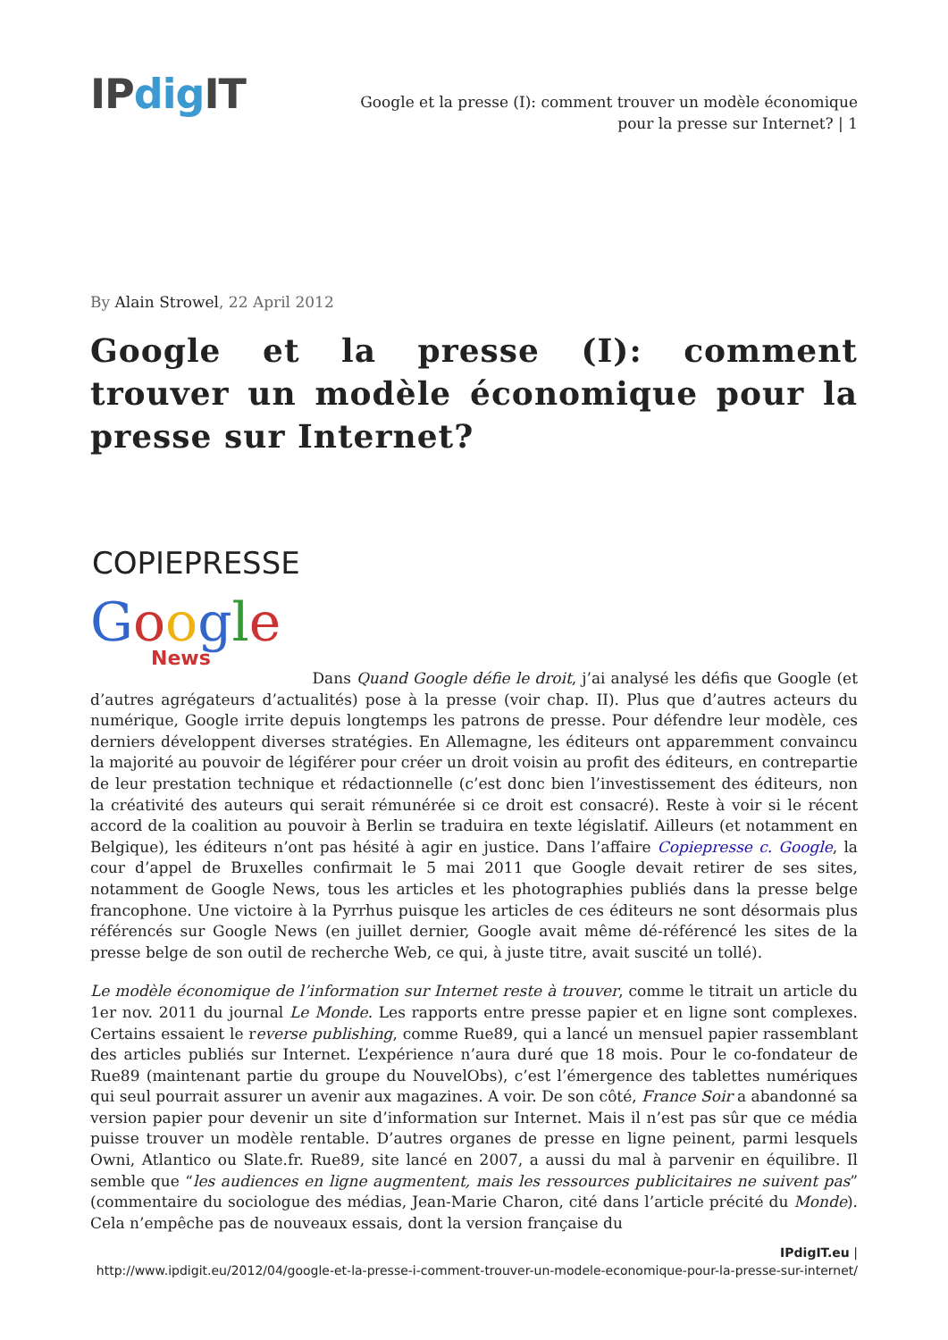IPdig IT
Google et la presse (I): comment trouver un modèle économique pour la presse sur Internet? | 1
By Alain Strowel, 22 April 2012
Google et la presse (I): comment trouver un modèle économique pour la presse sur Internet?
COPIEPRESSE
Google
News
Dans Quand Google défie le droit, j’ai analysé les défis que Google (et d’autres agrégateurs d’actualités) pose à la presse (voir chap. II). Plus que d’autres acteurs du numérique, Google irrite depuis longtemps les patrons de presse. Pour défendre leur modèle, ces derniers développent diverses stratégies. En Allemagne, les éditeurs ont apparemment convaincu la majorité au pouvoir de légiférer pour créer un droit voisin au profit des éditeurs, en contrepartie de leur prestation technique et rédactionnelle (c’est donc bien l’investissement des éditeurs, non la créativité des auteurs qui serait rémunérée si ce droit est consacré). Reste à voir si le récent accord de la coalition au pouvoir à Berlin se traduira en texte législatif. Ailleurs (et notamment en Belgique), les éditeurs n’ont pas hésité à agir en justice. Dans l’affaire Copiepresse c. Google, la cour d’appel de Bruxelles confirmait le 5 mai 2011 que Google devait retirer de ses sites, notamment de Google News, tous les articles et les photographies publiés dans la presse belge francophone. Une victoire à la Pyrrhus puisque les articles de ces éditeurs ne sont désormais plus référencés sur Google News (en juillet dernier, Google avait même dé-référencé les sites de la presse belge de son outil de recherche Web, ce qui, à juste titre, avait suscité un tollé).
Le modèle économique de l’information sur Internet reste à trouver, comme le titrait un article du 1er nov. 2011 du journal Le Monde. Les rapports entre presse papier et en ligne sont complexes. Certains essaient le reverse publishing, comme Rue89, qui a lancé un mensuel papier rassemblant des articles publiés sur Internet. L’expérience n’aura duré que 18 mois. Pour le co-fondateur de Rue89 (maintenant partie du groupe du NouvelObs), c’est l’émergence des tablettes numériques qui seul pourrait assurer un avenir aux magazines. A voir. De son côté, France Soir a abandonné sa version papier pour devenir un site d’information sur Internet. Mais il n’est pas sûr que ce média puisse trouver un modèle rentable. D’autres organes de presse en ligne peinent, parmi lesquels Owni, Atlantico ou Slate.fr. Rue89, site lancé en 2007, a aussi du mal à parvenir en équilibre. Il semble que “les audiences en ligne augmentent, mais les ressources publicitaires ne suivent pas” (commentaire du sociologue des médias, Jean-Marie Charon, cité dans l’article précité du Monde). Cela n’empêche pas de nouveaux essais, dont la version française du
IPdigIT.eu |
http://www.ipdigit.eu/2012/04/google-et-la-presse-i-comment-trouver-un-modele-economique-pour-la-presse-sur-internet/